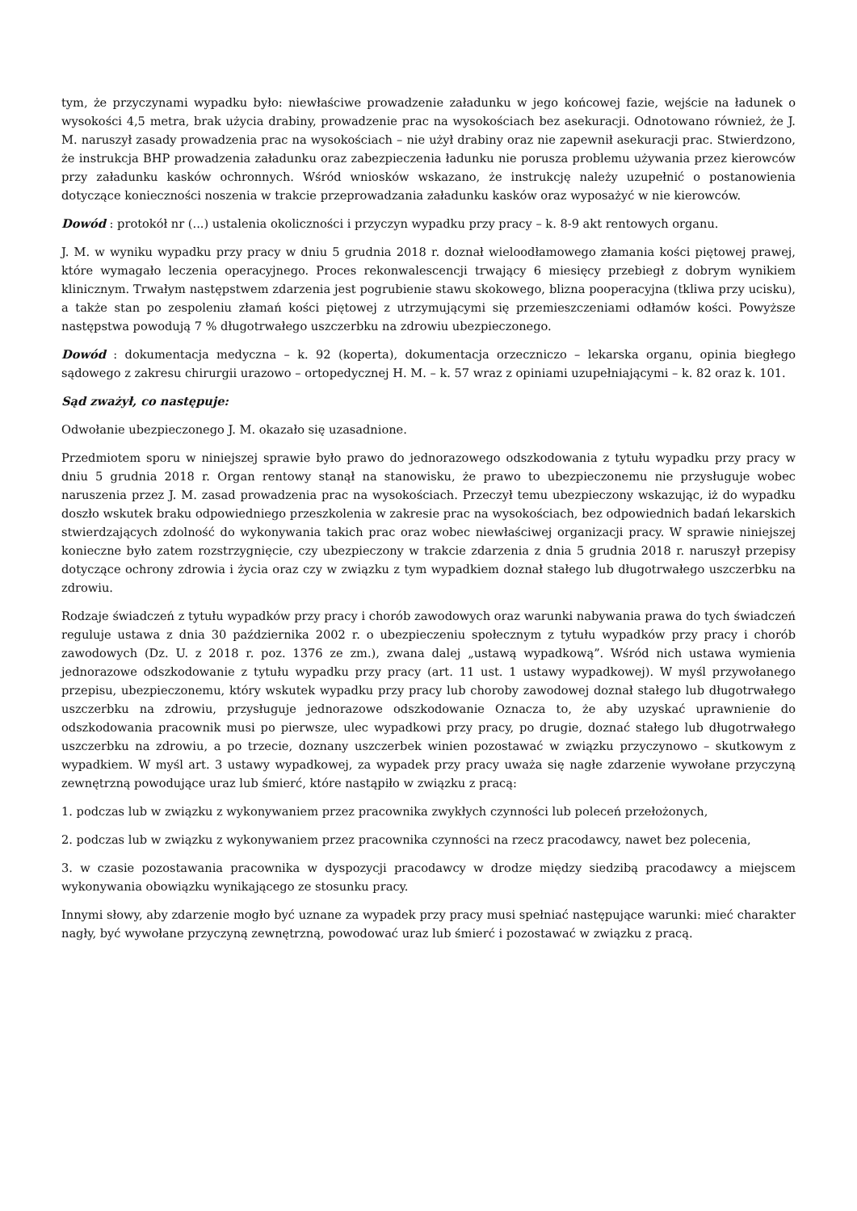tym, że przyczynami wypadku było: niewłaściwe prowadzenie załadunku w jego końcowej fazie, wejście na ładunek o wysokości 4,5 metra, brak użycia drabiny, prowadzenie prac na wysokościach bez asekuracji. Odnotowano również, że J. M. naruszył zasady prowadzenia prac na wysokościach – nie użył drabiny oraz nie zapewnił asekuracji prac. Stwierdzono, że instrukcja BHP prowadzenia załadunku oraz zabezpieczenia ładunku nie porusza problemu używania przez kierowców przy załadunku kasków ochronnych. Wśród wniosków wskazano, że instrukcję należy uzupełnić o postanowienia dotyczące konieczności noszenia w trakcie przeprowadzania załadunku kasków oraz wyposażyć w nie kierowców.
Dowód : protokół nr (...) ustalenia okoliczności i przyczyn wypadku przy pracy – k. 8-9 akt rentowych organu.
J. M. w wyniku wypadku przy pracy w dniu 5 grudnia 2018 r. doznał wieloodłamowego złamania kości piętowej prawej, które wymagało leczenia operacyjnego. Proces rekonwalescencji trwający 6 miesięcy przebiegł z dobrym wynikiem klinicznym. Trwałym następstwem zdarzenia jest pogrubienie stawu skokowego, blizna pooperacyjna (tkliwa przy ucisku), a także stan po zespoleniu złamań kości piętowej z utrzymującymi się przemieszczeniami odłamów kości. Powyższe następstwa powodują 7 % długotrwałego uszczerbku na zdrowiu ubezpieczonego.
Dowód : dokumentacja medyczna – k. 92 (koperta), dokumentacja orzeczniczo – lekarska organu, opinia biegłego sądowego z zakresu chirurgii urazowo – ortopedycznej H. M. – k. 57 wraz z opiniami uzupełniającymi – k. 82 oraz k. 101.
Sąd zważył, co następuje:
Odwołanie ubezpieczonego J. M. okazało się uzasadnione.
Przedmiotem sporu w niniejszej sprawie było prawo do jednorazowego odszkodowania z tytułu wypadku przy pracy w dniu 5 grudnia 2018 r. Organ rentowy stanął na stanowisku, że prawo to ubezpieczonemu nie przysługuje wobec naruszenia przez J. M. zasad prowadzenia prac na wysokościach. Przeczył temu ubezpieczony wskazując, iż do wypadku doszło wskutek braku odpowiedniego przeszkolenia w zakresie prac na wysokościach, bez odpowiednich badań lekarskich stwierdzających zdolność do wykonywania takich prac oraz wobec niewłaściwej organizacji pracy. W sprawie niniejszej konieczne było zatem rozstrzygnięcie, czy ubezpieczony w trakcie zdarzenia z dnia 5 grudnia 2018 r. naruszył przepisy dotyczące ochrony zdrowia i życia oraz czy w związku z tym wypadkiem doznał stałego lub długotrwałego uszczerbku na zdrowiu.
Rodzaje świadczeń z tytułu wypadków przy pracy i chorób zawodowych oraz warunki nabywania prawa do tych świadczeń reguluje ustawa z dnia 30 października 2002 r. o ubezpieczeniu społecznym z tytułu wypadków przy pracy i chorób zawodowych (Dz. U. z 2018 r. poz. 1376 ze zm.), zwana dalej „ustawą wypadkową”. Wśród nich ustawa wymienia jednorazowe odszkodowanie z tytułu wypadku przy pracy (art. 11 ust. 1 ustawy wypadkowej). W myśl przywołanego przepisu, ubezpieczonemu, który wskutek wypadku przy pracy lub choroby zawodowej doznał stałego lub długotrwałego uszczerbku na zdrowiu, przysługuje jednorazowe odszkodowanie Oznacza to, że aby uzyskać uprawnienie do odszkodowania pracownik musi po pierwsze, ulec wypadkowi przy pracy, po drugie, doznać stałego lub długotrwałego uszczerbku na zdrowiu, a po trzecie, doznany uszczerbek winien pozostawać w związku przyczynowo – skutkowym z wypadkiem. W myśl art. 3 ustawy wypadkowej, za wypadek przy pracy uważa się nagłe zdarzenie wywołane przyczyną zewnętrzną powodujące uraz lub śmierć, które nastąpiło w związku z pracą:
1. podczas lub w związku z wykonywaniem przez pracownika zwykłych czynności lub poleceń przełożonych,
2. podczas lub w związku z wykonywaniem przez pracownika czynności na rzecz pracodawcy, nawet bez polecenia,
3. w czasie pozostawania pracownika w dyspozycji pracodawcy w drodze między siedzibą pracodawcy a miejscem wykonywania obowiązku wynikającego ze stosunku pracy.
Innymi słowy, aby zdarzenie mogło być uznane za wypadek przy pracy musi spełniać następujące warunki: mieć charakter nagły, być wywołane przyczyną zewnętrzną, powodować uraz lub śmierć i pozostawać w związku z pracą.